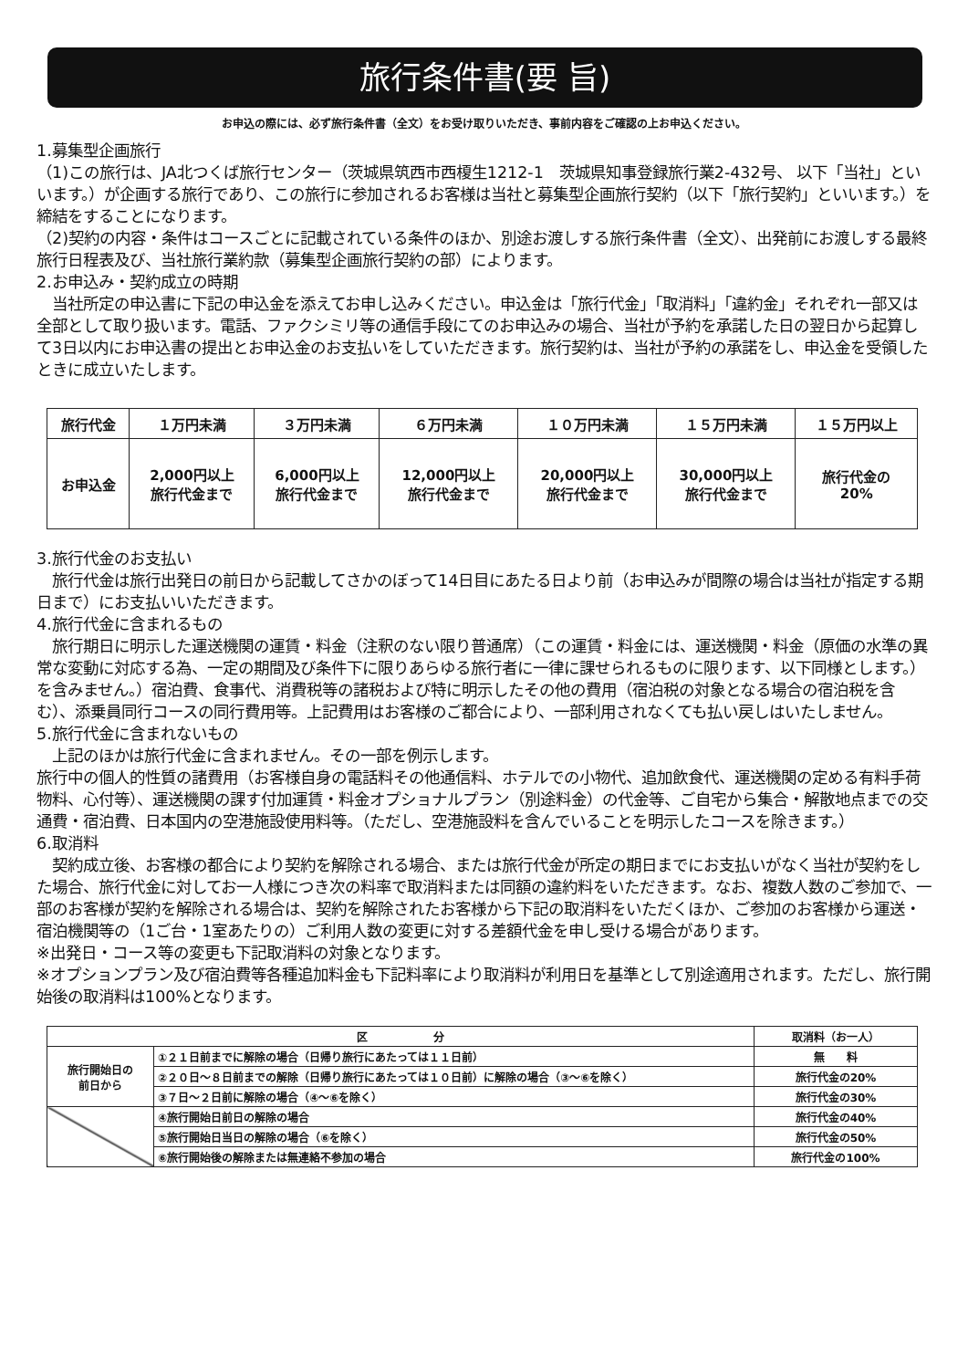旅行条件書(要 旨)
お申込の際には、必ず旅行条件書（全文）をお受け取りいただき、事前内容をご確認の上お申込ください。
1.募集型企画旅行
（1)この旅行は、JA北つくば旅行センター（茨城県筑西市西榎生1212-1　茨城県知事登録旅行業2-432号、 以下「当社」といいます。）が企画する旅行であり、この旅行に参加されるお客様は当社と募集型企画旅行契約（以下「旅行契約」といいます。）を締結をすることになります。
（2)契約の内容・条件はコースごとに記載されている条件のほか、別途お渡しする旅行条件書（全文）、出発前にお渡しする最終旅行日程表及び、当社旅行業約款（募集型企画旅行契約の部）によります。
2.お申込み・契約成立の時期
　当社所定の申込書に下記の申込金を添えてお申し込みください。申込金は「旅行代金」「取消料」「違約金」それぞれ一部又は全部として取り扱います。電話、ファクシミリ等の通信手段にてのお申込みの場合、当社が予約を承諾した日の翌日から起算して3日以内にお申込書の提出とお申込金のお支払いをしていただきます。旅行契約は、当社が予約の承諾をし、申込金を受領したときに成立いたします。
| 旅行代金 | １万円未満 | ３万円未満 | ６万円未満 | １０万円未満 | １５万円未満 | １５万円以上 |
| --- | --- | --- | --- | --- | --- | --- |
| お申込金 | 2,000円以上 旅行代金まで | 6,000円以上 旅行代金まで | 12,000円以上 旅行代金まで | 20,000円以上 旅行代金まで | 30,000円以上 旅行代金まで | 旅行代金の 20% |
3.旅行代金のお支払い
　旅行代金は旅行出発日の前日から記載してさかのぼって14日目にあたる日より前（お申込みが間際の場合は当社が指定する期日まで）にお支払いいただきます。
4.旅行代金に含まれるもの
　旅行期日に明示した運送機関の運賃・料金（注釈のない限り普通席）（この運賃・料金には、運送機関・料金（原価の水準の異常な変動に対応する為、一定の期間及び条件下に限りあらゆる旅行者に一律に課せられるものに限ります、以下同様とします。）を含みません。）宿泊費、食事代、消費税等の諸税および特に明示したその他の費用（宿泊税の対象となる場合の宿泊税を含む）、添乗員同行コースの同行費用等。上記費用はお客様のご都合により、一部利用されなくても払い戻しはいたしません。
5.旅行代金に含まれないもの
　上記のほかは旅行代金に含まれません。その一部を例示します。
旅行中の個人的性質の諸費用（お客様自身の電話料その他通信料、ホテルでの小物代、追加飲食代、運送機関の定める有料手荷物料、心付等）、運送機関の課す付加運賃・料金オプショナルプラン（別途料金）の代金等、ご自宅から集合・解散地点までの交通費・宿泊費、日本国内の空港施設使用料等。（ただし、空港施設料を含んでいることを明示したコースを除きます。）
6.取消料
　契約成立後、お客様の都合により契約を解除される場合、または旅行代金が所定の期日までにお支払いがなく当社が契約をした場合、旅行代金に対してお一人様につき次の料率で取消料または同額の違約料をいただきます。なお、複数人数のご参加で、一部のお客様が契約を解除される場合は、契約を解除されたお客様から下記の取消料をいただくほか、ご参加のお客様から運送・宿泊機関等の（1ご台・1室あたりの）ご利用人数の変更に対する差額代金を申し受ける場合があります。
※出発日・コース等の変更も下記取消料の対象となります。
※オプションプラン及び宿泊費等各種追加料金も下記料率により取消料が利用日を基準として別途適用されます。ただし、旅行開始後の取消料は100%となります。
| 区 分 | | 取消料（お一人） |
| --- | --- | --- |
| 旅行開始日の 前日から | ①２１日前までに解除の場合（日帰り旅行にあたっては１１日前） | 無 料 |
| | ②２０日～８日前までの解除（日帰り旅行にあたっては１０日前）に解除の場合（③～⑥を除く） | 旅行代金の20% |
| | ③７日～２日前に解除の場合（④～⑥を除く） | 旅行代金の30% |
| | ④旅行開始日前日の解除の場合 | 旅行代金の40% |
| | ⑤旅行開始日当日の解除の場合（⑥を除く） | 旅行代金の50% |
| | ⑥旅行開始後の解除または無連絡不参加の場合 | 旅行代金の100% |